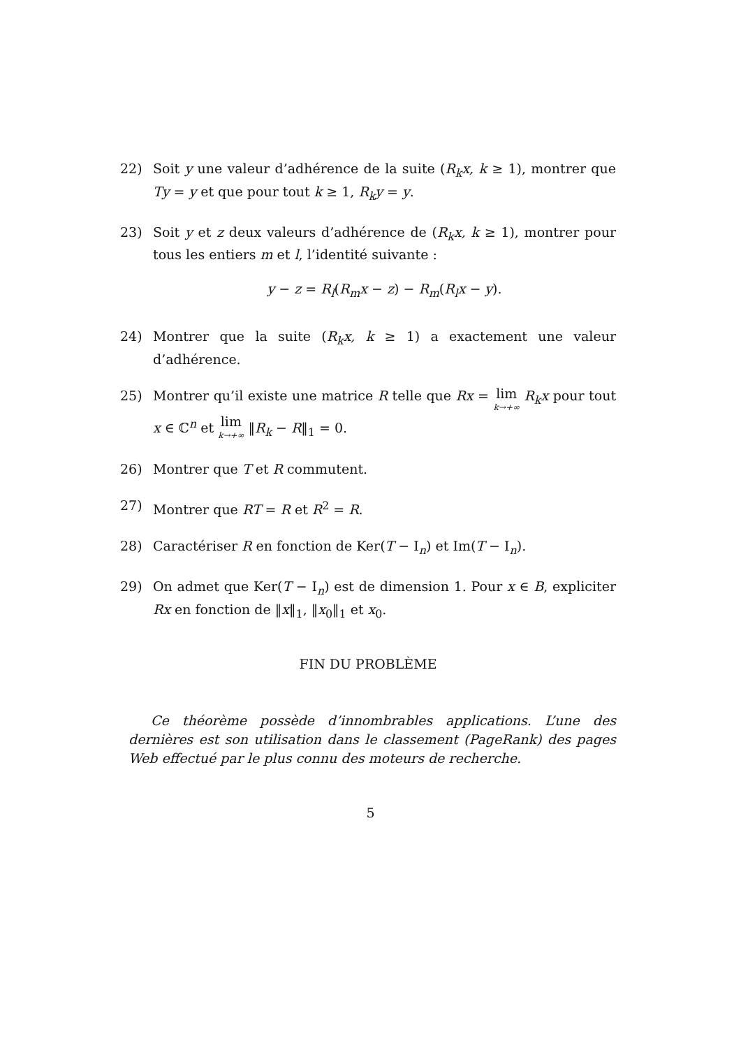22) Soit y une valeur d’adhérence de la suite (R<sub>k</sub>x, k ≥ 1), montrer que Ty = y et que pour tout k ≥ 1, R<sub>k</sub>y = y.
23) Soit y et z deux valeurs d’adhérence de (R<sub>k</sub>x, k ≥ 1), montrer pour tous les entiers m et l, l’identité suivante :
y − z = R<sub>l</sub>(R<sub>m</sub>x − z) − R<sub>m</sub>(R<sub>l</sub>x − y).
24) Montrer que la suite (R<sub>k</sub>x, k ≥ 1) a exactement une valeur d’adhérence.
25) Montrer qu’il existe une matrice R telle que Rx = lim k→+∞ R<sub>k</sub>x pour tout x ∈ ℂ<sup>n</sup> et lim k→+∞ ‖R<sub>k</sub> − R‖<sub>1</sub> = 0.
26) Montrer que T et R commutent.
27) Montrer que RT = R et R<sup>2</sup> = R.
28) Caractériser R en fonction de Ker(T − I<sub>n</sub>) et Im(T − I<sub>n</sub>).
29) On admet que Ker(T − I<sub>n</sub>) est de dimension 1. Pour x ∈ B, expliciter Rx en fonction de ‖x‖<sub>1</sub>, ‖x<sub>0</sub>‖<sub>1</sub> et x<sub>0</sub>.
FIN DU PROBLÈME
Ce théorème possède d’innombrables applications. L’une des dernières est son utilisation dans le classement (PageRank) des pages Web effectué par le plus connu des moteurs de recherche.
5